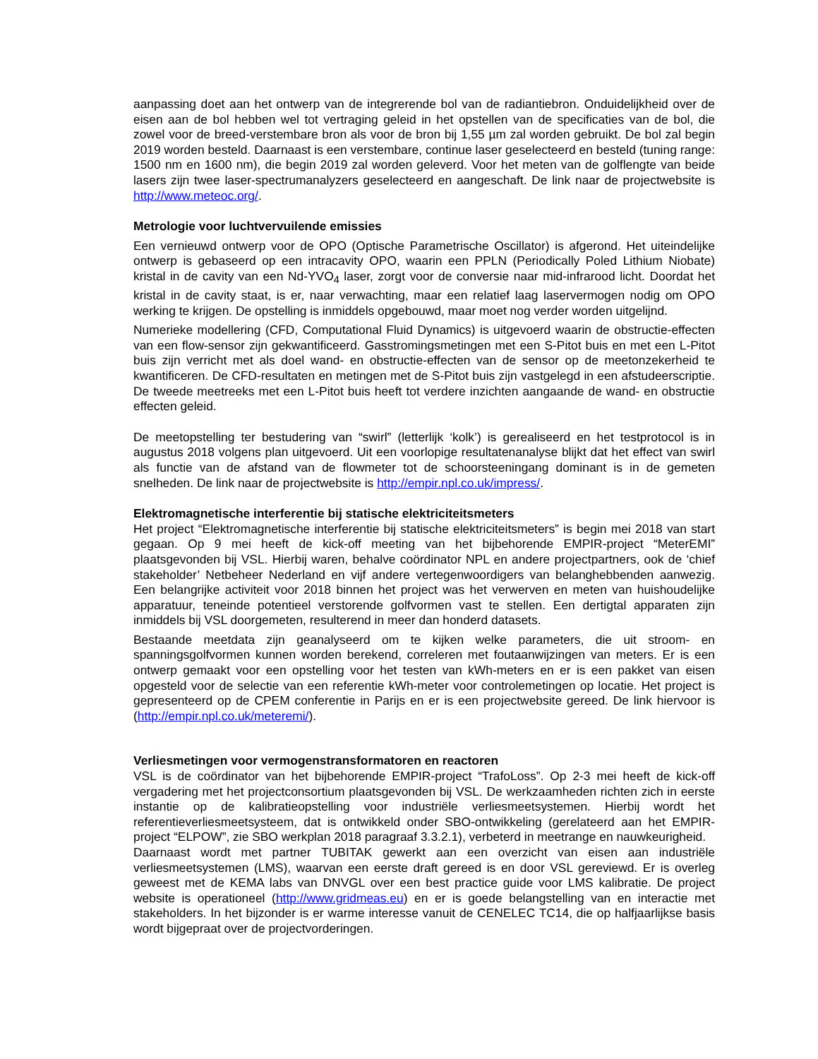aanpassing doet aan het ontwerp van de integrerende bol van de radiantiebron. Onduidelijkheid over de eisen aan de bol hebben wel tot vertraging geleid in het opstellen van de specificaties van de bol, die zowel voor de breed-verstembare bron als voor de bron bij 1,55 µm zal worden gebruikt. De bol zal begin 2019 worden besteld. Daarnaast is een verstembare, continue laser geselecteerd en besteld (tuning range: 1500 nm en 1600 nm), die begin 2019 zal worden geleverd. Voor het meten van de golflengte van beide lasers zijn twee laser-spectrumanalyzers geselecteerd en aangeschaft. De link naar de projectwebsite is http://www.meteoc.org/.
Metrologie voor luchtvervuilende emissies
Een vernieuwd ontwerp voor de OPO (Optische Parametrische Oscillator) is afgerond. Het uiteindelijke ontwerp is gebaseerd op een intracavity OPO, waarin een PPLN (Periodically Poled Lithium Niobate) kristal in de cavity van een Nd-YVO<sub>4</sub> laser, zorgt voor de conversie naar mid-infrarood licht. Doordat het kristal in de cavity staat, is er, naar verwachting, maar een relatief laag laservermogen nodig om OPO werking te krijgen. De opstelling is inmiddels opgebouwd, maar moet nog verder worden uitgelijnd.
Numerieke modellering (CFD, Computational Fluid Dynamics) is uitgevoerd waarin de obstructie-effecten van een flow-sensor zijn gekwantificeerd. Gasstromingsmetingen met een S-Pitot buis en met een L-Pitot buis zijn verricht met als doel wand- en obstructie-effecten van de sensor op de meetonzekerheid te kwantificeren. De CFD-resultaten en metingen met de S-Pitot buis zijn vastgelegd in een afstudeerscriptie. De tweede meetreeks met een L-Pitot buis heeft tot verdere inzichten aangaande de wand- en obstructie effecten geleid.
De meetopstelling ter bestudering van “swirl” (letterlijk ‘kolk’) is gerealiseerd en het testprotocol is in augustus 2018 volgens plan uitgevoerd. Uit een voorlopige resultatenanalyse blijkt dat het effect van swirl als functie van de afstand van de flowmeter tot de schoorsteeningang dominant is in de gemeten snelheden. De link naar de projectwebsite is http://empir.npl.co.uk/impress/.
Elektromagnetische interferentie bij statische elektriciteitsmeters
Het project “Elektromagnetische interferentie bij statische elektriciteitsmeters” is begin mei 2018 van start gegaan. Op 9 mei heeft de kick-off meeting van het bijbehorende EMPIR-project “MeterEMI” plaatsgevonden bij VSL. Hierbij waren, behalve coördinator NPL en andere projectpartners, ook de ‘chief stakeholder’ Netbeheer Nederland en vijf andere vertegenwoordigers van belanghebbenden aanwezig. Een belangrijke activiteit voor 2018 binnen het project was het verwerven en meten van huishoudelijke apparatuur, teneinde potentieel verstorende golfvormen vast te stellen. Een dertigtal apparaten zijn inmiddels bij VSL doorgemeten, resulterend in meer dan honderd datasets.
Bestaande meetdata zijn geanalyseerd om te kijken welke parameters, die uit stroom- en spanningsgolfvormen kunnen worden berekend, correleren met foutaanwijzingen van meters. Er is een ontwerp gemaakt voor een opstelling voor het testen van kWh-meters en er is een pakket van eisen opgesteld voor de selectie van een referentie kWh-meter voor controlemetingen op locatie. Het project is gepresenteerd op de CPEM conferentie in Parijs en er is een projectwebsite gereed. De link hiervoor is (http://empir.npl.co.uk/meteremi/).
Verliesmetingen voor vermogenstransformatoren en reactoren
VSL is de coördinator van het bijbehorende EMPIR-project “TrafoLoss”. Op 2-3 mei heeft de kick-off vergadering met het projectconsortium plaatsgevonden bij VSL. De werkzaamheden richten zich in eerste instantie op de kalibratieopstelling voor industriële verliesmeetsystemen. Hierbij wordt het referentieverliesmeetsysteem, dat is ontwikkeld onder SBO-ontwikkeling (gerelateerd aan het EMPIR-project “ELPOW”, zie SBO werkplan 2018 paragraaf 3.3.2.1), verbeterd in meetrange en nauwkeurigheid.
Daarnaast wordt met partner TUBITAK gewerkt aan een overzicht van eisen aan industriële verliesmeetsystemen (LMS), waarvan een eerste draft gereed is en door VSL gereviewd. Er is overleg geweest met de KEMA labs van DNVGL over een best practice guide voor LMS kalibratie. De project website is operationeel (http://www.gridmeas.eu) en er is goede belangstelling van en interactie met stakeholders. In het bijzonder is er warme interesse vanuit de CENELEC TC14, die op halfjaarlijkse basis wordt bijgepraat over de projectvorderingen.